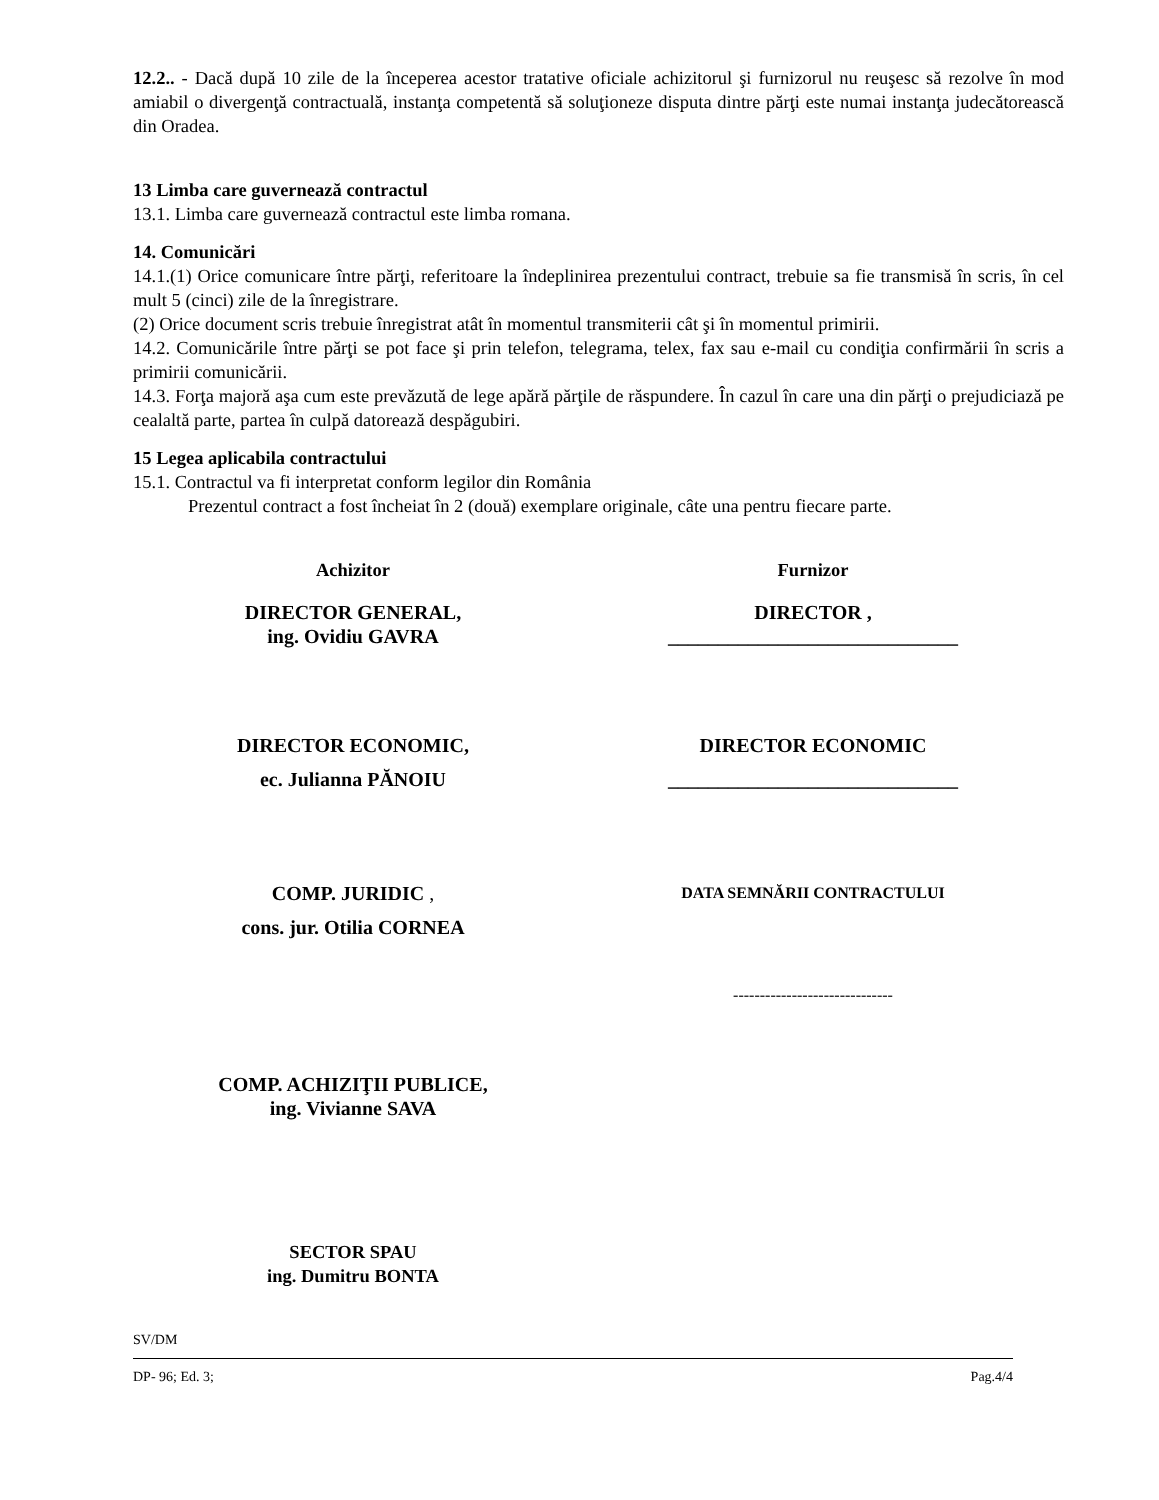12.2.. - Dacă după 10 zile de la începerea acestor tratative oficiale achizitorul şi furnizorul nu reuşesc să rezolve în mod amiabil o divergenţă contractuală, instanţa competentă să soluţioneze disputa dintre părţi este numai instanţa judecătorească din Oradea.
13 Limba care guvernează contractul
13.1. Limba care guvernează contractul este limba romana.
14. Comunicări
14.1.(1) Orice comunicare între părţi, referitoare la îndeplinirea prezentului contract, trebuie sa fie transmisă în scris, în cel mult 5 (cinci) zile de la înregistrare.
(2) Orice document scris trebuie înregistrat atât în momentul transmiterii cât şi în momentul primirii.
14.2. Comunicările între părţi se pot face şi prin telefon, telegrama, telex, fax sau e-mail cu condiţia confirmării în scris a primirii comunicării.
14.3. Forţa majoră aşa cum este prevăzută de lege apără părţile de răspundere. În cazul în care una din părţi o prejudiciază pe cealaltă parte, partea în culpă datorează despăgubiri.
15 Legea aplicabila contractului
15.1. Contractul va fi interpretat conform legilor din România
Prezentul contract a fost încheiat în 2 (două) exemplare originale, câte una pentru fiecare parte.
Achizitor Furnizor
DIRECTOR GENERAL,
ing. Ovidiu GAVRA
DIRECTOR ,
_____________________________
DIRECTOR ECONOMIC,
ec. Julianna PĂNOIU
DIRECTOR ECONOMIC
_____________________________
COMP. JURIDIC ,
cons. jur. Otilia CORNEA
DATA SEMNĂRII CONTRACTULUI
------------------------------
COMP. ACHIZIŢII PUBLICE,
ing. Vivianne SAVA
SECTOR SPAU
ing. Dumitru BONTA
SV/DM
DP- 96; Ed. 3; Pag.4/4